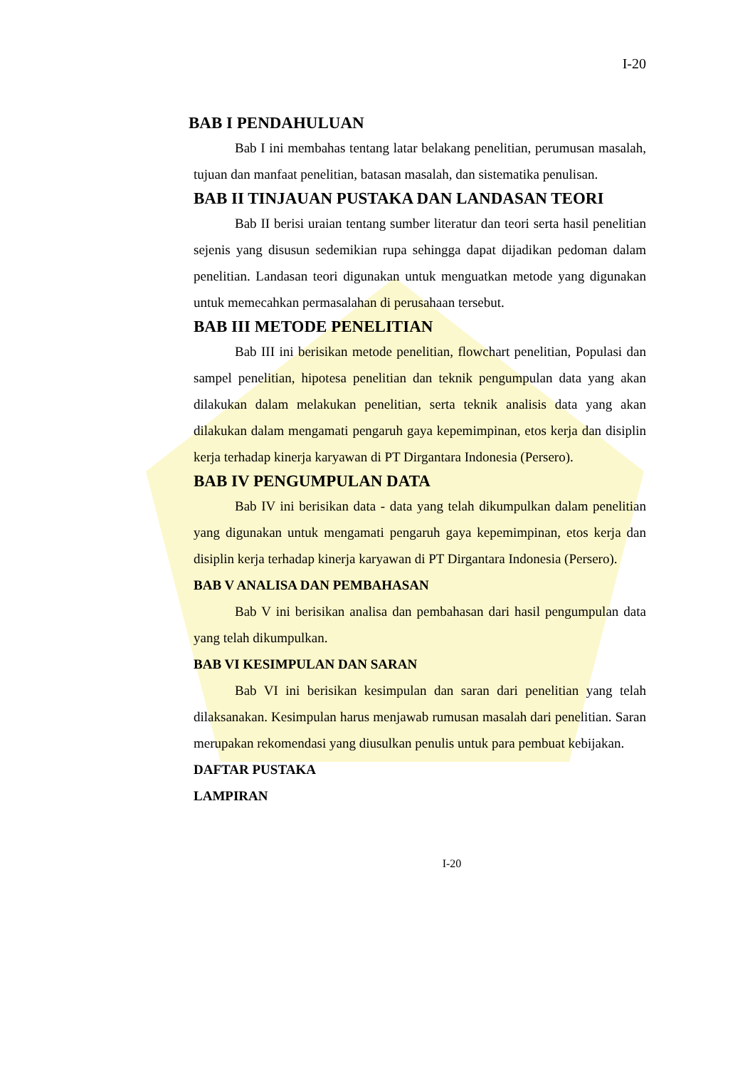I-20
BAB I PENDAHULUAN
Bab I ini membahas tentang latar belakang penelitian, perumusan masalah, tujuan dan manfaat penelitian, batasan masalah, dan sistematika penulisan.
BAB II TINJAUAN PUSTAKA DAN LANDASAN TEORI
Bab II berisi uraian tentang sumber literatur dan teori serta hasil penelitian sejenis yang disusun sedemikian rupa sehingga dapat dijadikan pedoman dalam penelitian. Landasan teori digunakan untuk menguatkan metode yang digunakan untuk memecahkan permasalahan di perusahaan tersebut.
BAB III METODE PENELITIAN
Bab III ini berisikan metode penelitian, flowchart penelitian, Populasi dan sampel penelitian, hipotesa penelitian dan teknik pengumpulan data yang akan dilakukan dalam melakukan penelitian, serta teknik analisis data yang akan dilakukan dalam mengamati pengaruh gaya kepemimpinan, etos kerja dan disiplin kerja terhadap kinerja karyawan di PT Dirgantara Indonesia (Persero).
BAB IV PENGUMPULAN DATA
Bab IV ini berisikan data - data yang telah dikumpulkan dalam penelitian yang digunakan untuk mengamati pengaruh gaya kepemimpinan, etos kerja dan disiplin kerja terhadap kinerja karyawan di PT Dirgantara Indonesia (Persero).
BAB V ANALISA DAN PEMBAHASAN
Bab V ini berisikan analisa dan pembahasan dari hasil pengumpulan data yang telah dikumpulkan.
BAB VI KESIMPULAN DAN SARAN
Bab VI ini berisikan kesimpulan dan saran dari penelitian yang telah dilaksanakan. Kesimpulan harus menjawab rumusan masalah dari penelitian. Saran merupakan rekomendasi yang diusulkan penulis untuk para pembuat kebijakan.
DAFTAR PUSTAKA
LAMPIRAN
I-20